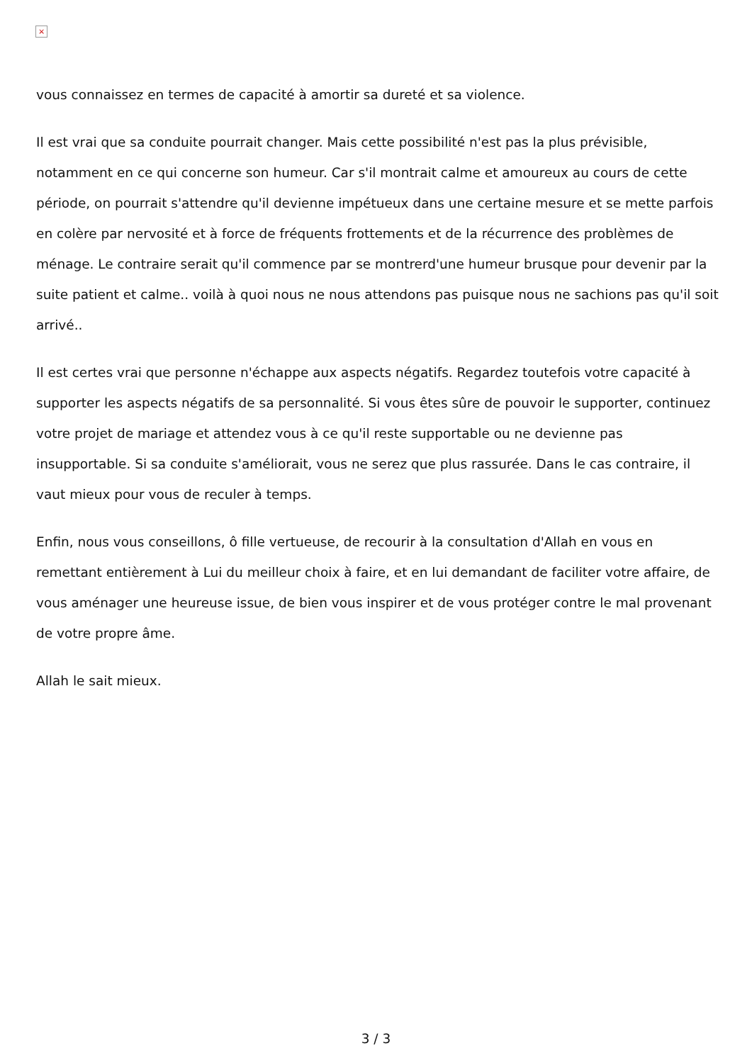×
vous connaissez en termes de capacité à amortir sa dureté et sa violence.
Il est vrai que sa conduite pourrait changer. Mais cette possibilité n'est pas la plus prévisible, notamment en ce qui concerne son humeur. Car s'il montrait calme et amoureux au cours de cette période, on pourrait s'attendre qu'il devienne impétueux dans une certaine mesure et se mette parfois en colère par nervosité et à force de fréquents frottements et de la récurrence des problèmes de ménage. Le contraire serait qu'il commence par se montrerd'une humeur brusque pour devenir par la suite patient et calme.. voilà à quoi nous ne nous attendons pas puisque nous ne sachions pas qu'il soit arrivé..
Il est certes vrai que personne n'échappe aux aspects négatifs. Regardez toutefois votre capacité à supporter les aspects négatifs de sa personnalité. Si vous êtes sûre de pouvoir le supporter, continuez votre projet de mariage et attendez vous à ce qu'il reste supportable ou ne devienne pas insupportable. Si sa conduite s'améliorait, vous ne serez que plus rassurée. Dans le cas contraire, il vaut mieux pour vous de reculer à temps.
Enfin, nous vous conseillons, ô fille vertueuse, de recourir à la consultation d'Allah en vous en remettant entièrement à Lui du meilleur choix à faire, et en lui demandant de faciliter votre affaire, de vous aménager une heureuse issue, de bien vous inspirer et de vous protéger contre le mal provenant de votre propre âme.
Allah le sait mieux.
3 / 3